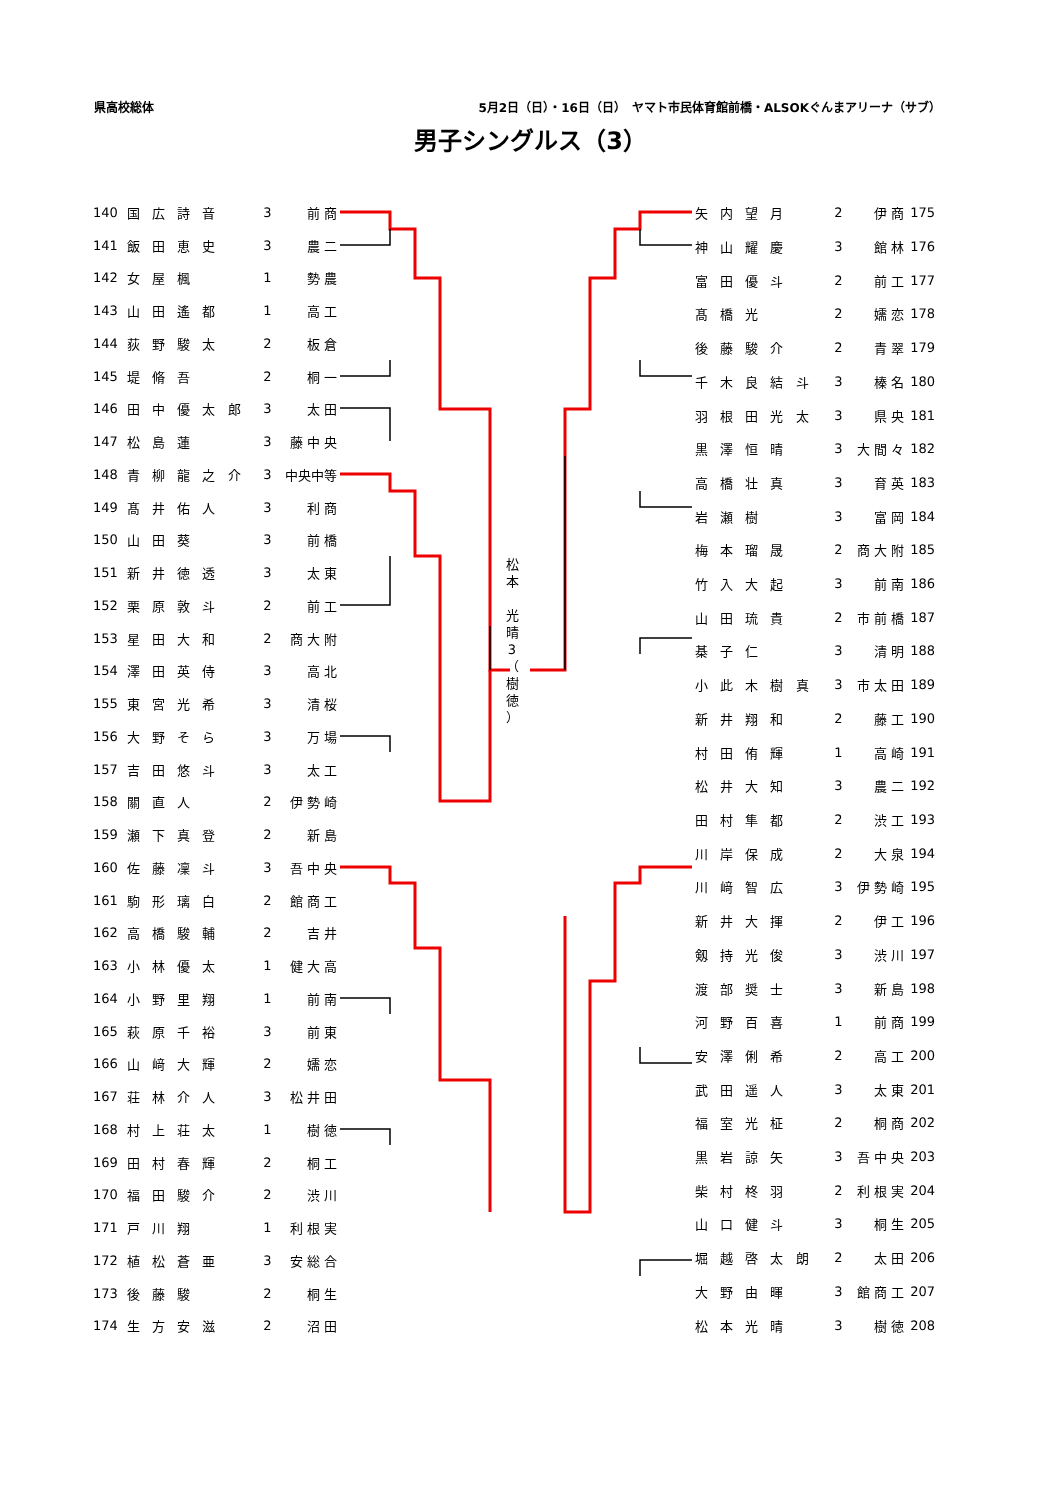県高校総体 5月2日（日）・16日（日）　ヤマト市民体育館前橋・ALSOKぐんまアリーナ（サブ）
男子シングルス（3）
| 140 | 国 広 詩 音 | 3 | 前 商 |
| 141 | 飯 田 恵 史 | 3 | 農 二 |
| 142 | 女 屋 楓 | 1 | 勢 農 |
| 143 | 山 田 遙 都 | 1 | 高 工 |
| 144 | 荻 野 駿 太 | 2 | 板 倉 |
| 145 | 堤 脩 吾 | 2 | 桐 一 |
| 146 | 田 中 優 太 郎 | 3 | 太 田 |
| 147 | 松 島 蓮 | 3 | 藤 中 央 |
| 148 | 青 柳 龍 之 介 | 3 | 中央中等 |
| 149 | 髙 井 佑 人 | 3 | 利 商 |
| 150 | 山 田 葵 | 3 | 前 橋 |
| 151 | 新 井 徳 透 | 3 | 太 東 |
| 152 | 栗 原 敦 斗 | 2 | 前 工 |
| 153 | 星 田 大 和 | 2 | 商 大 附 |
| 154 | 澤 田 英 侍 | 3 | 高 北 |
| 155 | 東 宮 光 希 | 3 | 清 桜 |
| 156 | 大 野 そ ら | 3 | 万 場 |
| 157 | 吉 田 悠 斗 | 3 | 太 工 |
| 158 | 關 直 人 | 2 | 伊 勢 崎 |
| 159 | 瀬 下 真 登 | 2 | 新 島 |
| 160 | 佐 藤 凜 斗 | 3 | 吾 中 央 |
| 161 | 駒 形 璃 白 | 2 | 館 商 工 |
| 162 | 高 橋 駿 輔 | 2 | 吉 井 |
| 163 | 小 林 優 太 | 1 | 健 大 高 |
| 164 | 小 野 里 翔 | 1 | 前 南 |
| 165 | 萩 原 千 裕 | 3 | 前 東 |
| 166 | 山 﨑 大 輝 | 2 | 嬬 恋 |
| 167 | 荘 林 介 人 | 3 | 松 井 田 |
| 168 | 村 上 荘 太 | 1 | 樹 徳 |
| 169 | 田 村 春 輝 | 2 | 桐 工 |
| 170 | 福 田 駿 介 | 2 | 渋 川 |
| 171 | 戸 川 翔 | 1 | 利 根 実 |
| 172 | 植 松 蒼 亜 | 3 | 安 総 合 |
| 173 | 後 藤 駿 | 2 | 桐 生 |
| 174 | 生 方 安 滋 | 2 | 沼 田 |
松
本
光
晴
3
（
樹
徳
）
| 矢 内 望 月 | 2 | 伊 商 | 175 |
| 神 山 耀 慶 | 3 | 館 林 | 176 |
| 富 田 優 斗 | 2 | 前 工 | 177 |
| 髙 橋 光 | 2 | 嬬 恋 | 178 |
| 後 藤 駿 介 | 2 | 青 翠 | 179 |
| 千 木 良 結 斗 | 3 | 榛 名 | 180 |
| 羽 根 田 光 太 | 3 | 県 央 | 181 |
| 黒 澤 恒 晴 | 3 | 大 間 々 | 182 |
| 高 橋 壮 真 | 3 | 育 英 | 183 |
| 岩 瀬 樹 | 3 | 富 岡 | 184 |
| 梅 本 瑠 晟 | 2 | 商 大 附 | 185 |
| 竹 入 大 起 | 3 | 前 南 | 186 |
| 山 田 琉 貴 | 2 | 市 前 橋 | 187 |
| 棊 子 仁 | 3 | 清 明 | 188 |
| 小 此 木 樹 真 | 3 | 市 太 田 | 189 |
| 新 井 翔 和 | 2 | 藤 工 | 190 |
| 村 田 侑 輝 | 1 | 高 崎 | 191 |
| 松 井 大 知 | 3 | 農 二 | 192 |
| 田 村 隼 都 | 2 | 渋 工 | 193 |
| 川 岸 保 成 | 2 | 大 泉 | 194 |
| 川 﨑 智 広 | 3 | 伊 勢 崎 | 195 |
| 新 井 大 揮 | 2 | 伊 工 | 196 |
| 剱 持 光 俊 | 3 | 渋 川 | 197 |
| 渡 部 奨 士 | 3 | 新 島 | 198 |
| 河 野 百 喜 | 1 | 前 商 | 199 |
| 安 澤 俐 希 | 2 | 高 工 | 200 |
| 武 田 遥 人 | 3 | 太 東 | 201 |
| 福 室 光 柾 | 2 | 桐 商 | 202 |
| 黒 岩 諒 矢 | 3 | 吾 中 央 | 203 |
| 柴 村 柊 羽 | 2 | 利 根 実 | 204 |
| 山 口 健 斗 | 3 | 桐 生 | 205 |
| 堀 越 啓 太 朗 | 2 | 太 田 | 206 |
| 大 野 由 暉 | 3 | 館 商 工 | 207 |
| 松 本 光 晴 | 3 | 樹 徳 | 208 |